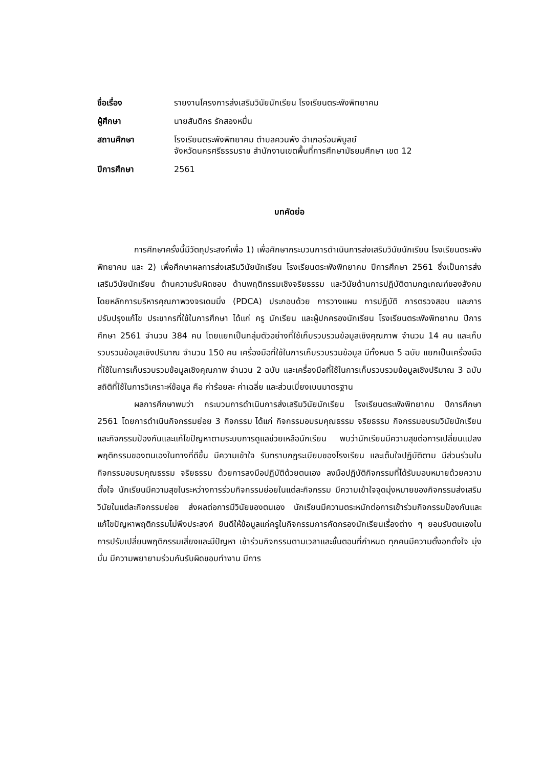ชื่อเรื่อง
รายงานโครงการส่งเสริมวินัยนักเรียน โรงเรียนตระพังพิทยาคม
ผู้ศึกษา
นายสันติกร รักสองหมื่น
สถานศึกษา
โรงเรียนตระพังพิทยาคม ตำบลควนพัง อำเภอร่อนพิบูลย์
จังหวัดนครศรีธรรมราช สำนักงานเขตพื้นที่การศึกษามัธยมศึกษา เขต 12
ปีการศึกษา
2561
บทคัดย่อ
การศึกษาครั้งนี้มีวัตถุประสงค์เพื่อ 1) เพื่อศึกษากระบวนการดำเนินการส่งเสริมวินัยนักเรียน โรงเรียนตระพังพิทยาคม และ 2) เพื่อศึกษาผลการส่งเสริมวินัยนักเรียน โรงเรียนตระพังพิทยาคม ปีการศึกษา 2561 ซึ่งเป็นการส่งเสริมวินัยนักเรียน ด้านความรับผิดชอบ ด้านพฤติกรรมเชิงจริยธรรม และวินัยด้านการปฏิบัติตามกฎเกณฑ์ของสังคม โดยหลักการบริหารคุณภาพวงจรเดมมิ่ง (PDCA) ประกอบด้วย การวางแผน การปฏิบัติ การตรวจสอบ และการปรับปรุงแก้ไข ประชากรที่ใช้ในการศึกษา ได้แก่ ครู นักเรียน และผู้ปกครองนักเรียน โรงเรียนตระพังพิทยาคม ปีการศึกษา 2561 จำนวน 384 คน โดยแยกเป็นกลุ่มตัวอย่างที่ใช้เก็บรวบรวมข้อมูลเชิงคุณภาพ จำนวน 14 คน และเก็บรวบรวมข้อมูลเชิงปริมาณ จำนวน 150 คน เครื่องมือที่ใช้ในการเก็บรวบรวมข้อมูล มีทั้งหมด 5 ฉบับ แยกเป็นเครื่องมือที่ใช้ในการเก็บรวบรวมข้อมูลเชิงคุณภาพ จำนวน 2 ฉบับ และเครื่องมือที่ใช้ในการเก็บรวบรวมข้อมูลเชิงปริมาณ 3 ฉบับ สถิติที่ใช้ในการวิเคราะห์ข้อมูล คือ ค่าร้อยละ ค่าเฉลี่ย และส่วนเบี่ยงเบนมาตรฐาน
ผลการศึกษาพบว่า กระบวนการดำเนินการส่งเสริมวินัยนักเรียน โรงเรียนตระพังพิทยาคม ปีการศึกษา 2561 โดยการดำเนินกิจกรรมย่อย 3 กิจกรรม ได้แก่ กิจกรรมอบรมคุณธรรม จริยธรรม กิจกรรมอบรมวินัยนักเรียน และกิจกรรมป้องกันและแก้ไขปัญหาตามระบบการดูแลช่วยเหลือนักเรียน พบว่านักเรียนมีความสุขต่อการเปลี่ยนแปลงพฤติกรรมของตนเองในทางที่ดีขึ้น มีความเข้าใจ รับทราบกฎระเบียบของโรงเรียน และเต็มใจปฏิบัติตาม มีส่วนร่วมในกิจกรรมอบรมคุณธรรม จริยธรรม ด้วยการลงมือปฏิบัติด้วยตนเอง ลงมือปฏิบัติกิจกรรมที่ได้รับมอบหมายด้วยความตั้งใจ นักเรียนมีความสุขในระหว่างการร่วมกิจกรรมย่อยในแต่ละกิจกรรม มีความเข้าใจจุดมุ่งหมายของกิจกรรมส่งเสริมวินัยในแต่ละกิจกรรมย่อย ส่งผลต่อการมีวินัยของตนเอง นักเรียนมีความตระหนักต่อการเข้าร่วมกิจกรรมป้องกันและแก้ไขปัญหาพฤติกรรมไม่พึงประสงค์ ยินดีให้ข้อมูลแก่ครูในกิจกรรมการคัดกรองนักเรียนเรื่องต่าง ๆ ยอมรับตนเองในการปรับเปลี่ยนพฤติกรรมเสี่ยงและมีปัญหา เข้าร่วมกิจกรรมตามเวลาและขั้นตอนที่กำหนด ทุกคนมีความตั้งอกตั้งใจ มุ่งมั่น มีความพยายามร่วมกันรับผิดชอบทำงาน มีการ